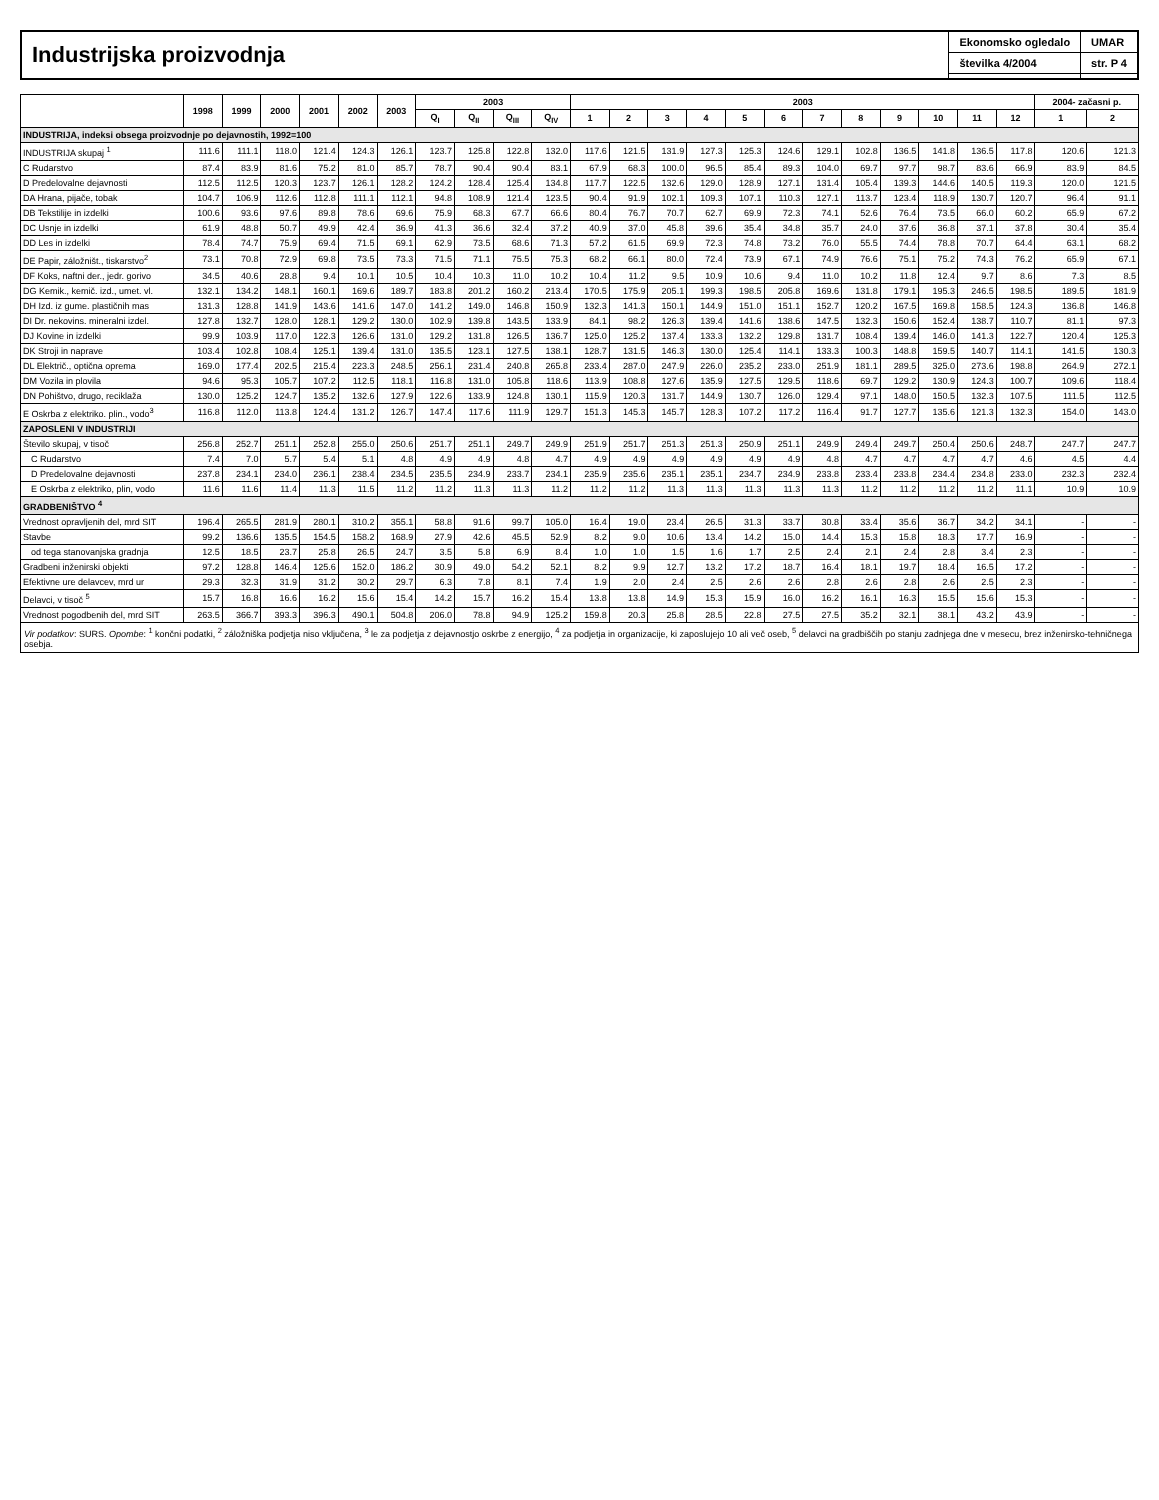Industrijska proizvodnja
Ekonomsko ogledalo
številka 4/2004
UMAR
str. P 4
| | 1998 | 1999 | 2000 | 2001 | 2002 | 2003 | 2003 | | | | 2003 | | | | | | | | | | | | 2004- začasni p. | |
| --- | --- | --- | --- | --- | --- | --- | --- | --- | --- | --- | --- | --- | --- | --- | --- | --- | --- | --- | --- | --- | --- | --- | --- | --- |
| | | | | | | | Q<sub>I</sub> | Q<sub>II</sub> | Q<sub>III</sub> | Q<sub>IV</sub> | 1 | 2 | 3 | 4 | 5 | 6 | 7 | 8 | 9 | 10 | 11 | 12 | 1 | 2 |
| INDUSTRIJA, indeksi obsega proizvodnje po dejavnostih, 1992=100 | | | | | | | | | | | | | | | | | | | | | | | | |
| INDUSTRIJA skupaj <sup>1</sup> | 111.6 | 111.1 | 118.0 | 121.4 | 124.3 | 126.1 | 123.7 | 125.8 | 122.8 | 132.0 | 117.6 | 121.5 | 131.9 | 127.3 | 125.3 | 124.6 | 129.1 | 102.8 | 136.5 | 141.8 | 136.5 | 117.8 | 120.6 | 121.3 |
| C Rudarstvo | 87.4 | 83.9 | 81.6 | 75.2 | 81.0 | 85.7 | 78.7 | 90.4 | 90.4 | 83.1 | 67.9 | 68.3 | 100.0 | 96.5 | 85.4 | 89.3 | 104.0 | 69.7 | 97.7 | 98.7 | 83.6 | 66.9 | 83.9 | 84.5 |
| D Predelovalne dejavnosti | 112.5 | 112.5 | 120.3 | 123.7 | 126.1 | 128.2 | 124.2 | 128.4 | 125.4 | 134.8 | 117.7 | 122.5 | 132.6 | 129.0 | 128.9 | 127.1 | 131.4 | 105.4 | 139.3 | 144.6 | 140.5 | 119.3 | 120.0 | 121.5 |
| DA Hrana, pijače, tobak | 104.7 | 106.9 | 112.6 | 112.8 | 111.1 | 112.1 | 94.8 | 108.9 | 121.4 | 123.5 | 90.4 | 91.9 | 102.1 | 109.3 | 107.1 | 110.3 | 127.1 | 113.7 | 123.4 | 118.9 | 130.7 | 120.7 | 96.4 | 91.1 |
| DB Tekstilije in izdelki | 100.6 | 93.6 | 97.6 | 89.8 | 78.6 | 69.6 | 75.9 | 68.3 | 67.7 | 66.6 | 80.4 | 76.7 | 70.7 | 62.7 | 69.9 | 72.3 | 74.1 | 52.6 | 76.4 | 73.5 | 66.0 | 60.2 | 65.9 | 67.2 |
| DC Usnje in izdelki | 61.9 | 48.8 | 50.7 | 49.9 | 42.4 | 36.9 | 41.3 | 36.6 | 32.4 | 37.2 | 40.9 | 37.0 | 45.8 | 39.6 | 35.4 | 34.8 | 35.7 | 24.0 | 37.6 | 36.8 | 37.1 | 37.8 | 30.4 | 35.4 |
| DD Les in izdelki | 78.4 | 74.7 | 75.9 | 69.4 | 71.5 | 69.1 | 62.9 | 73.5 | 68.6 | 71.3 | 57.2 | 61.5 | 69.9 | 72.3 | 74.8 | 73.2 | 76.0 | 55.5 | 74.4 | 78.8 | 70.7 | 64.4 | 63.1 | 68.2 |
| DE Papir, záložništ., tiskarstvo<sup>2</sup> | 73.1 | 70.8 | 72.9 | 69.8 | 73.5 | 73.3 | 71.5 | 71.1 | 75.5 | 75.3 | 68.2 | 66.1 | 80.0 | 72.4 | 73.9 | 67.1 | 74.9 | 76.6 | 75.1 | 75.2 | 74.3 | 76.2 | 65.9 | 67.1 |
| DF Koks, naftni der., jedr. gorivo | 34.5 | 40.6 | 28.8 | 9.4 | 10.1 | 10.5 | 10.4 | 10.3 | 11.0 | 10.2 | 10.4 | 11.2 | 9.5 | 10.9 | 10.6 | 9.4 | 11.0 | 10.2 | 11.8 | 12.4 | 9.7 | 8.6 | 7.3 | 8.5 |
| DG Kemik., kemič. izd., umet. vl. | 132.1 | 134.2 | 148.1 | 160.1 | 169.6 | 189.7 | 183.8 | 201.2 | 160.2 | 213.4 | 170.5 | 175.9 | 205.1 | 199.3 | 198.5 | 205.8 | 169.6 | 131.8 | 179.1 | 195.3 | 246.5 | 198.5 | 189.5 | 181.9 |
| DH Izd. iz gume. plastičnih mas | 131.3 | 128.8 | 141.9 | 143.6 | 141.6 | 147.0 | 141.2 | 149.0 | 146.8 | 150.9 | 132.3 | 141.3 | 150.1 | 144.9 | 151.0 | 151.1 | 152.7 | 120.2 | 167.5 | 169.8 | 158.5 | 124.3 | 136.8 | 146.8 |
| DI Dr. nekovins. mineralni izdel. | 127.8 | 132.7 | 128.0 | 128.1 | 129.2 | 130.0 | 102.9 | 139.8 | 143.5 | 133.9 | 84.1 | 98.2 | 126.3 | 139.4 | 141.6 | 138.6 | 147.5 | 132.3 | 150.6 | 152.4 | 138.7 | 110.7 | 81.1 | 97.3 |
| DJ Kovine in izdelki | 99.9 | 103.9 | 117.0 | 122.3 | 126.6 | 131.0 | 129.2 | 131.8 | 126.5 | 136.7 | 125.0 | 125.2 | 137.4 | 133.3 | 132.2 | 129.8 | 131.7 | 108.4 | 139.4 | 146.0 | 141.3 | 122.7 | 120.4 | 125.3 |
| DK Stroji in naprave | 103.4 | 102.8 | 108.4 | 125.1 | 139.4 | 131.0 | 135.5 | 123.1 | 127.5 | 138.1 | 128.7 | 131.5 | 146.3 | 130.0 | 125.4 | 114.1 | 133.3 | 100.3 | 148.8 | 159.5 | 140.7 | 114.1 | 141.5 | 130.3 |
| DL Električ., optična oprema | 169.0 | 177.4 | 202.5 | 215.4 | 223.3 | 248.5 | 256.1 | 231.4 | 240.8 | 265.8 | 233.4 | 287.0 | 247.9 | 226.0 | 235.2 | 233.0 | 251.9 | 181.1 | 289.5 | 325.0 | 273.6 | 198.8 | 264.9 | 272.1 |
| DM Vozila in plovila | 94.6 | 95.3 | 105.7 | 107.2 | 112.5 | 118.1 | 116.8 | 131.0 | 105.8 | 118.6 | 113.9 | 108.8 | 127.6 | 135.9 | 127.5 | 129.5 | 118.6 | 69.7 | 129.2 | 130.9 | 124.3 | 100.7 | 109.6 | 118.4 |
| DN Pohištvo, drugo, reciklaža | 130.0 | 125.2 | 124.7 | 135.2 | 132.6 | 127.9 | 122.6 | 133.9 | 124.8 | 130.1 | 115.9 | 120.3 | 131.7 | 144.9 | 130.7 | 126.0 | 129.4 | 97.1 | 148.0 | 150.5 | 132.3 | 107.5 | 111.5 | 112.5 |
| E Oskrba z elektriko. plin., vodo<sup>3</sup> | 116.8 | 112.0 | 113.8 | 124.4 | 131.2 | 126.7 | 147.4 | 117.6 | 111.9 | 129.7 | 151.3 | 145.3 | 145.7 | 128.3 | 107.2 | 117.2 | 116.4 | 91.7 | 127.7 | 135.6 | 121.3 | 132.3 | 154.0 | 143.0 |
| ZAPOSLENI V INDUSTRIJI | | | | | | | | | | | | | | | | | | | | | | | | |
| Število skupaj, v tisoč | 256.8 | 252.7 | 251.1 | 252.8 | 255.0 | 250.6 | 251.7 | 251.1 | 249.7 | 249.9 | 251.9 | 251.7 | 251.3 | 251.3 | 250.9 | 251.1 | 249.9 | 249.4 | 249.7 | 250.4 | 250.6 | 248.7 | 247.7 | 247.7 |
| C Rudarstvo | 7.4 | 7.0 | 5.7 | 5.4 | 5.1 | 4.8 | 4.9 | 4.9 | 4.8 | 4.7 | 4.9 | 4.9 | 4.9 | 4.9 | 4.9 | 4.9 | 4.8 | 4.7 | 4.7 | 4.7 | 4.7 | 4.6 | 4.5 | 4.4 |
| D Predelovalne dejavnosti | 237.8 | 234.1 | 234.0 | 236.1 | 238.4 | 234.5 | 235.5 | 234.9 | 233.7 | 234.1 | 235.9 | 235.6 | 235.1 | 235.1 | 234.7 | 234.9 | 233.8 | 233.4 | 233.8 | 234.4 | 234.8 | 233.0 | 232.3 | 232.4 |
| E Oskrba z elektriko, plin, vodo | 11.6 | 11.6 | 11.4 | 11.3 | 11.5 | 11.2 | 11.2 | 11.3 | 11.3 | 11.2 | 11.2 | 11.2 | 11.3 | 11.3 | 11.3 | 11.3 | 11.3 | 11.2 | 11.2 | 11.2 | 11.2 | 11.1 | 10.9 | 10.9 |
| GRADBENIŠTVO <sup>4</sup> | | | | | | | | | | | | | | | | | | | | | | | | |
| Vrednost opravljenih del, mrd SIT | 196.4 | 265.5 | 281.9 | 280.1 | 310.2 | 355.1 | 58.8 | 91.6 | 99.7 | 105.0 | 16.4 | 19.0 | 23.4 | 26.5 | 31.3 | 33.7 | 30.8 | 33.4 | 35.6 | 36.7 | 34.2 | 34.1 | - | - |
| Stavbe | 99.2 | 136.6 | 135.5 | 154.5 | 158.2 | 168.9 | 27.9 | 42.6 | 45.5 | 52.9 | 8.2 | 9.0 | 10.6 | 13.4 | 14.2 | 15.0 | 14.4 | 15.3 | 15.8 | 18.3 | 17.7 | 16.9 | - | - |
| od tega stanovanjska gradnja | 12.5 | 18.5 | 23.7 | 25.8 | 26.5 | 24.7 | 3.5 | 5.8 | 6.9 | 8.4 | 1.0 | 1.0 | 1.5 | 1.6 | 1.7 | 2.5 | 2.4 | 2.1 | 2.4 | 2.8 | 3.4 | 2.3 | - | - |
| Gradbeni inženirski objekti | 97.2 | 128.8 | 146.4 | 125.6 | 152.0 | 186.2 | 30.9 | 49.0 | 54.2 | 52.1 | 8.2 | 9.9 | 12.7 | 13.2 | 17.2 | 18.7 | 16.4 | 18.1 | 19.7 | 18.4 | 16.5 | 17.2 | - | - |
| Efektivne ure delavcev, mrd ur | 29.3 | 32.3 | 31.9 | 31.2 | 30.2 | 29.7 | 6.3 | 7.8 | 8.1 | 7.4 | 1.9 | 2.0 | 2.4 | 2.5 | 2.6 | 2.6 | 2.8 | 2.6 | 2.8 | 2.6 | 2.5 | 2.3 | - | - |
| Delavci, v tisoč <sup>5</sup> | 15.7 | 16.8 | 16.6 | 16.2 | 15.6 | 15.4 | 14.2 | 15.7 | 16.2 | 15.4 | 13.8 | 13.8 | 14.9 | 15.3 | 15.9 | 16.0 | 16.2 | 16.1 | 16.3 | 15.5 | 15.6 | 15.3 | - | - |
| Vrednost pogodbenih del, mrd SIT | 263.5 | 366.7 | 393.3 | 396.3 | 490.1 | 504.8 | 206.0 | 78.8 | 94.9 | 125.2 | 159.8 | 20.3 | 25.8 | 28.5 | 22.8 | 27.5 | 27.5 | 35.2 | 32.1 | 38.1 | 43.2 | 43.9 | - | - |
Vir podatkov: SURS. Opombe: <sup>1</sup> končni podatki, <sup>2</sup> záložniška podjetja niso vključena, <sup>3</sup> le za podjetja z dejavnostjo oskrbe z energijo, <sup>4</sup> za podjetja in organizacije, ki zaposlujejo 10 ali več oseb, <sup>5</sup> delavci na gradbiščih po stanju zadnjega dne v mesecu, brez inženirsko-tehničnega osebja.